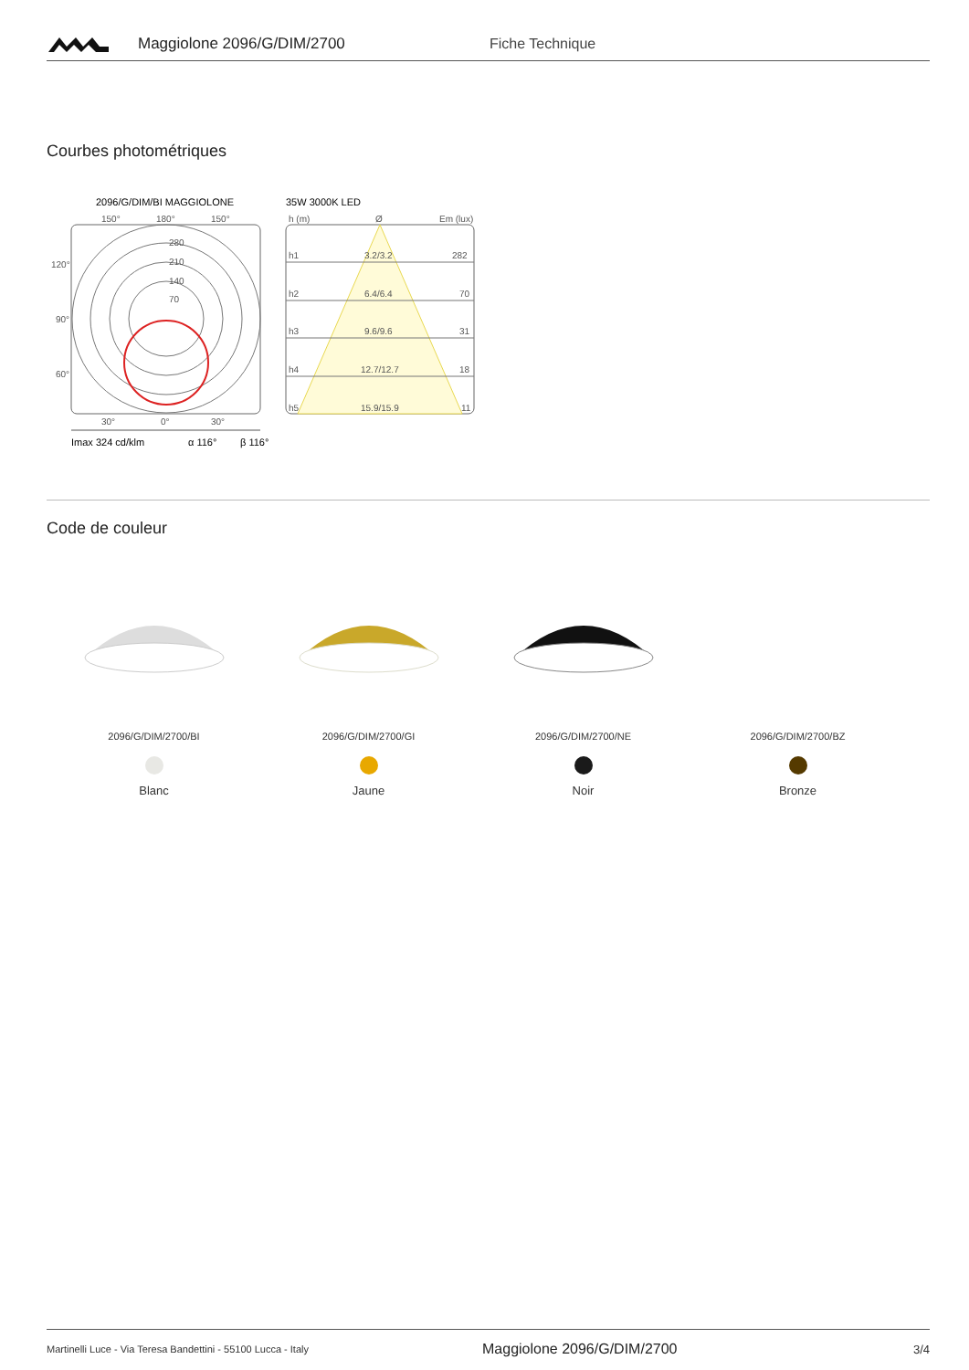Maggiolone 2096/G/DIM/2700 Fiche Technique
Courbes photométriques
2096/G/DIM/BI MAGGIOLONE
150°
180°
150°
120°
90°
60°
280
210
140
70
30°
0°
30°
Imax 324 cd/klm
α 116°
β 116°
35W 3000K LED
h (m)
Ø
Em (lux)
h1
3.2/3.2
282
h2
6.4/6.4
70
h3
9.6/9.6
31
h4
12.7/12.7
18
h5
15.9/15.9
11
Code de couleur
2096/G/DIM/2700/BI
Blanc
2096/G/DIM/2700/GI
Jaune
2096/G/DIM/2700/NE
Noir
2096/G/DIM/2700/BZ
Bronze
Martinelli Luce - Via Teresa Bandettini - 55100 Lucca - Italy Maggiolone 2096/G/DIM/2700 3/4